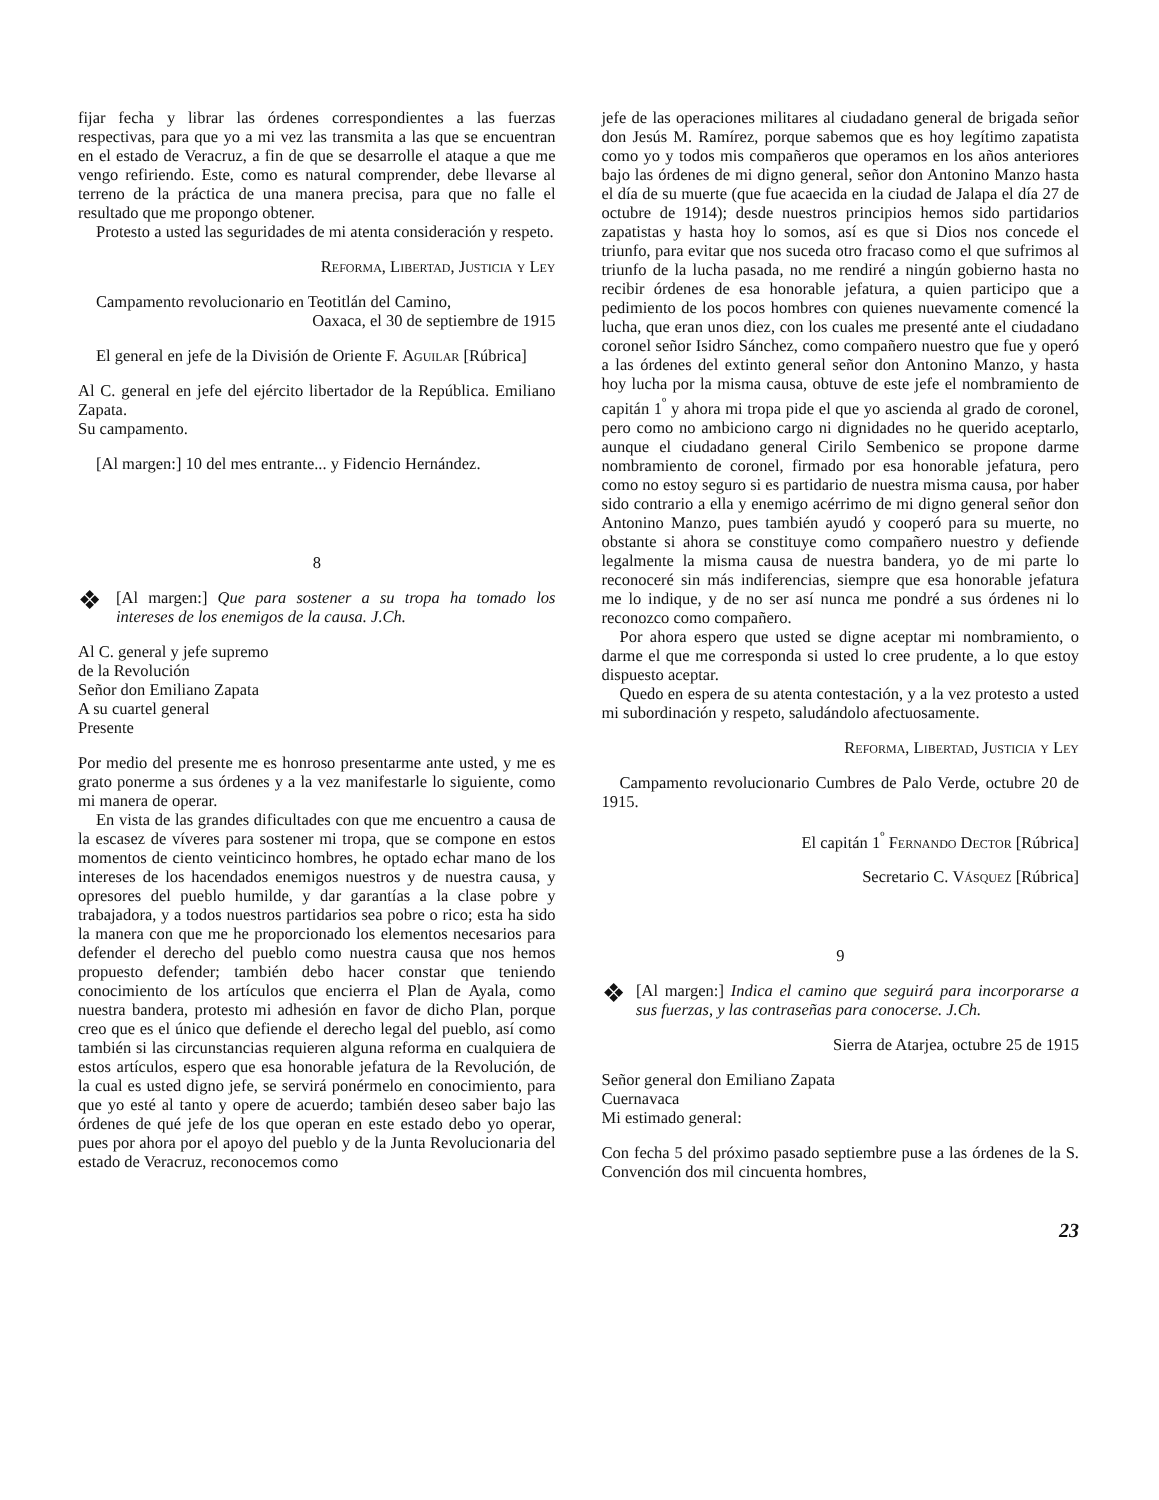fijar fecha y librar las órdenes correspondientes a las fuerzas respectivas, para que yo a mi vez las transmita a las que se encuentran en el estado de Veracruz, a fin de que se desarrolle el ataque a que me vengo refiriendo. Este, como es natural comprender, debe llevarse al terreno de la práctica de una manera precisa, para que no falle el resultado que me propongo obtener.
Protesto a usted las seguridades de mi atenta consideración y respeto.
Reforma, Libertad, Justicia y Ley
Campamento revolucionario en Teotitlán del Camino,
Oaxaca, el 30 de septiembre de 1915
El general en jefe de la División de Oriente F. Aguilar [Rúbrica]
Al C. general en jefe del ejército libertador de la República. Emiliano Zapata.
Su campamento.
[Al margen:] 10 del mes entrante... y Fidencio Hernández.
8
❖
[Al margen:] Que para sostener a su tropa ha tomado los intereses de los enemigos de la causa. J.Ch.
Al C. general y jefe supremo
de la Revolución
Señor don Emiliano Zapata
A su cuartel general
Presente
Por medio del presente me es honroso presentarme ante usted, y me es grato ponerme a sus órdenes y a la vez manifestarle lo siguiente, como mi manera de operar.
En vista de las grandes dificultades con que me encuentro a causa de la escasez de víveres para sostener mi tropa, que se compone en estos momentos de ciento veinticinco hombres, he optado echar mano de los intereses de los hacendados enemigos nuestros y de nuestra causa, y opresores del pueblo humilde, y dar garantías a la clase pobre y trabajadora, y a todos nuestros partidarios sea pobre o rico; esta ha sido la manera con que me he proporcionado los elementos necesarios para defender el derecho del pueblo como nuestra causa que nos hemos propuesto defender; también debo hacer constar que teniendo conocimiento de los artículos que encierra el Plan de Ayala, como nuestra bandera, protesto mi adhesión en favor de dicho Plan, porque creo que es el único que defiende el derecho legal del pueblo, así como también si las circunstancias requieren alguna reforma en cualquiera de estos artículos, espero que esa honorable jefatura de la Revolución, de la cual es usted digno jefe, se servirá ponérmelo en conocimiento, para que yo esté al tanto y opere de acuerdo; también deseo saber bajo las órdenes de qué jefe de los que operan en este estado debo yo operar, pues por ahora por el apoyo del pueblo y de la Junta Revolucionaria del estado de Veracruz, reconocemos como
jefe de las operaciones militares al ciudadano general de brigada señor don Jesús M. Ramírez, porque sabemos que es hoy legítimo zapatista como yo y todos mis compañeros que operamos en los años anteriores bajo las órdenes de mi digno general, señor don Antonino Manzo hasta el día de su muerte (que fue acaecida en la ciudad de Jalapa el día 27 de octubre de 1914); desde nuestros principios hemos sido partidarios zapatistas y hasta hoy lo somos, así es que si Dios nos concede el triunfo, para evitar que nos suceda otro fracaso como el que sufrimos al triunfo de la lucha pasada, no me rendiré a ningún gobierno hasta no recibir órdenes de esa honorable jefatura, a quien participo que a pedimiento de los pocos hombres con quienes nuevamente comencé la lucha, que eran unos diez, con los cuales me presenté ante el ciudadano coronel señor Isidro Sánchez, como compañero nuestro que fue y operó a las órdenes del extinto general señor don Antonino Manzo, y hasta hoy lucha por la misma causa, obtuve de este jefe el nombramiento de capitán 1<sup>º</sup> y ahora mi tropa pide el que yo ascienda al grado de coronel, pero como no ambiciono cargo ni dignidades no he querido aceptarlo, aunque el ciudadano general Cirilo Sembenico se propone darme nombramiento de coronel, firmado por esa honorable jefatura, pero como no estoy seguro si es partidario de nuestra misma causa, por haber sido contrario a ella y enemigo acérrimo de mi digno general señor don Antonino Manzo, pues también ayudó y cooperó para su muerte, no obstante si ahora se constituye como compañero nuestro y defiende legalmente la misma causa de nuestra bandera, yo de mi parte lo reconoceré sin más indiferencias, siempre que esa honorable jefatura me lo indique, y de no ser así nunca me pondré a sus órdenes ni lo reconozco como compañero.
Por ahora espero que usted se digne aceptar mi nombramiento, o darme el que me corresponda si usted lo cree prudente, a lo que estoy dispuesto aceptar.
Quedo en espera de su atenta contestación, y a la vez protesto a usted mi subordinación y respeto, saludándolo afectuosamente.
Reforma, Libertad, Justicia y Ley
Campamento revolucionario Cumbres de Palo Verde, octubre 20 de 1915.
El capitán 1<sup>º</sup> Fernando Dector [Rúbrica]
Secretario C. Vásquez [Rúbrica]
9
❖
[Al margen:] Indica el camino que seguirá para incorporarse a sus fuerzas, y las contraseñas para conocerse. J.Ch.
Sierra de Atarjea, octubre 25 de 1915
Señor general don Emiliano Zapata
Cuernavaca
Mi estimado general:
Con fecha 5 del próximo pasado septiembre puse a las órdenes de la S. Convención dos mil cincuenta hombres,
23